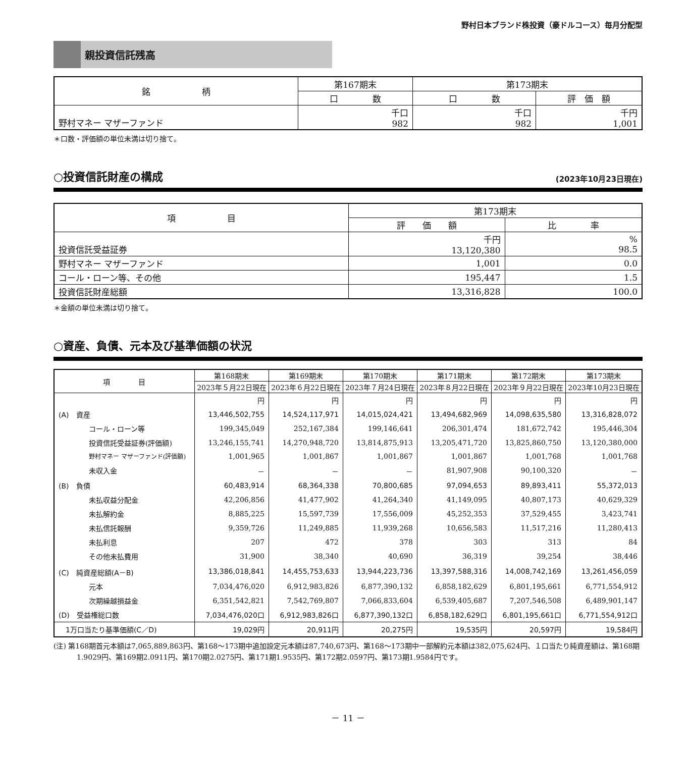野村日本ブランド株投資（豪ドルコース）毎月分配型
親投資信託残高
| 銘 柄 | 第167期末 | 第173期末 | |
| | 口 数 | 口 数 | 評 価 額 |
| 野村マネー マザーファンド | 千口 982 | 千口 982 | 千円 1,001 |
＊口数・評価額の単位未満は切り捨て。
○投資信託財産の構成 (2023年10月23日現在)
| 項 目 | 第173期末 | |
| | 評 価 額 | 比 率 |
| 投資信託受益証券 | 千円 13,120,380 | % 98.5 |
| 野村マネー マザーファンド | 1,001 | 0.0 |
| コール・ローン等、その他 | 195,447 | 1.5 |
| 投資信託財産総額 | 13,316,828 | 100.0 |
＊金額の単位未満は切り捨て。
○資産、負債、元本及び基準価額の状況
| 項 目 | 第168期末 | 第169期末 | 第170期末 | 第171期末 | 第172期末 | 第173期末 |
| --- | --- | --- | --- | --- | --- | --- |
| | 2023年５月22日現在 | 2023年６月22日現在 | 2023年７月24日現在 | 2023年８月22日現在 | 2023年９月22日現在 | 2023年10月23日現在 |
| | 円 | 円 | 円 | 円 | 円 | 円 |
| (A) 資産 | 13,446,502,755 | 14,524,117,971 | 14,015,024,421 | 13,494,682,969 | 14,098,635,580 | 13,316,828,072 |
| コール・ローン等 | 199,345,049 | 252,167,384 | 199,146,641 | 206,301,474 | 181,672,742 | 195,446,304 |
| 投資信託受益証券(評価額) | 13,246,155,741 | 14,270,948,720 | 13,814,875,913 | 13,205,471,720 | 13,825,860,750 | 13,120,380,000 |
| 野村マネー マザーファンド(評価額) | 1,001,965 | 1,001,867 | 1,001,867 | 1,001,867 | 1,001,768 | 1,001,768 |
| 未収入金 | － | － | － | 81,907,908 | 90,100,320 | － |
| (B) 負債 | 60,483,914 | 68,364,338 | 70,800,685 | 97,094,653 | 89,893,411 | 55,372,013 |
| 未払収益分配金 | 42,206,856 | 41,477,902 | 41,264,340 | 41,149,095 | 40,807,173 | 40,629,329 |
| 未払解約金 | 8,885,225 | 15,597,739 | 17,556,009 | 45,252,353 | 37,529,455 | 3,423,741 |
| 未払信託報酬 | 9,359,726 | 11,249,885 | 11,939,268 | 10,656,583 | 11,517,216 | 11,280,413 |
| 未払利息 | 207 | 472 | 378 | 303 | 313 | 84 |
| その他未払費用 | 31,900 | 38,340 | 40,690 | 36,319 | 39,254 | 38,446 |
| (C) 純資産総額(A－B) | 13,386,018,841 | 14,455,753,633 | 13,944,223,736 | 13,397,588,316 | 14,008,742,169 | 13,261,456,059 |
| 元本 | 7,034,476,020 | 6,912,983,826 | 6,877,390,132 | 6,858,182,629 | 6,801,195,661 | 6,771,554,912 |
| 次期繰越損益金 | 6,351,542,821 | 7,542,769,807 | 7,066,833,604 | 6,539,405,687 | 7,207,546,508 | 6,489,901,147 |
| (D) 受益権総口数 | 7,034,476,020口 | 6,912,983,826口 | 6,877,390,132口 | 6,858,182,629口 | 6,801,195,661口 | 6,771,554,912口 |
| 1万口当たり基準価額(C／D) | 19,029円 | 20,911円 | 20,275円 | 19,535円 | 20,597円 | 19,584円 |
(注) 第168期首元本額は7,065,889,863円、第168～173期中追加設定元本額は87,740,673円、第168～173期中一部解約元本額は382,075,624円、１口当たり純資産額は、第168期1.9029円、第169期2.0911円、第170期2.0275円、第171期1.9535円、第172期2.0597円、第173期1.9584円です。
－ 11 －